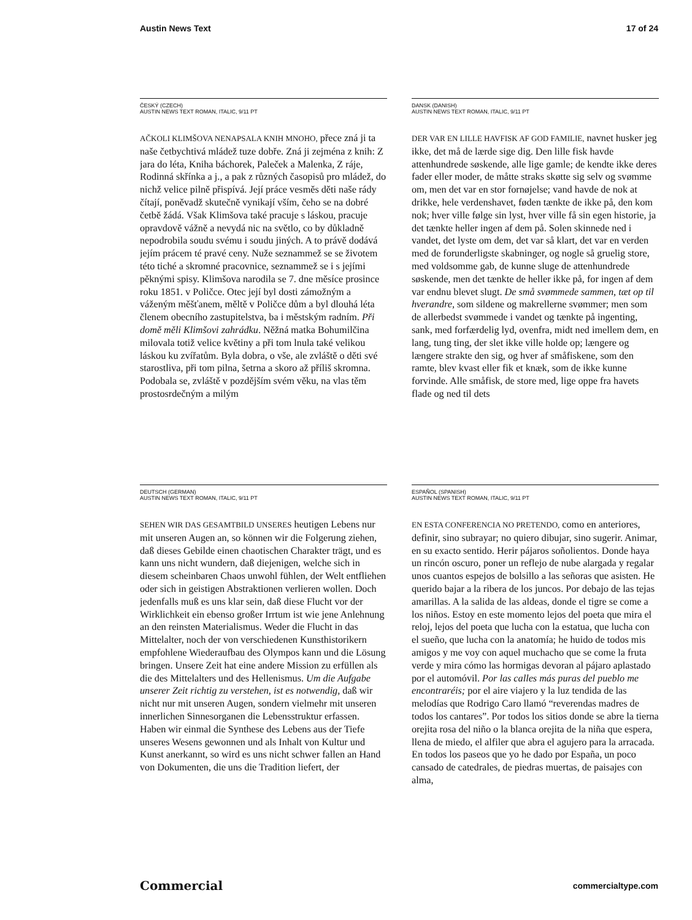Austin News Text 17 of 24
ČESKÝ (CZECH)
AUSTIN NEWS TEXT ROMAN, ITALIC, 9/11 PT
AČKOLI KLIMŠOVA NENAPSALA KNIH MNOHO, přece zná ji ta naše četbychtivá mládež tuze dobře. Zná ji zejména z knih: Z jara do léta, Kniha báchorek, Paleček a Malenka, Z ráje, Rodinná skřínka a j., a pak z různých časopisů pro mládež, do nichž velice pilně přispívá. Její práce vesměs děti naše rády čítají, poněvadž skutečně vynikají vším, čeho se na dobré četbě žádá. Však Klimšova také pracuje s láskou, pracuje opravdově vážně a nevydá nic na světlo, co by důkladně nepodrobila soudu svému i soudu jiných. A to právě dodává jejím prácem té pravé ceny. Nuže seznammež se se životem této tiché a skromné pracovnice, seznammež se i s jejími pěknými spisy. Klimšova narodila se 7. dne měsíce prosince roku 1851. v Poličce. Otec její byl dosti zámožným a váženým měšťanem, měltě v Poličce dům a byl dlouhá léta členem obecního zastupitelstva, ba i městským radním. Při domě měli Klimšovi zahrádku. Něžná matka Bohumilčina milovala totiž velice květiny a při tom lnula také velikou láskou ku zvířatům. Byla dobra, o vše, ale zvláště o děti své starostliva, při tom pilna, šetrna a skoro až příliš skromna. Podobala se, zvláště v pozdějším svém věku, na vlas těm prostosrdečným a milým
DANSK (DANISH)
AUSTIN NEWS TEXT ROMAN, ITALIC, 9/11 PT
DER VAR EN LILLE HAVFISK AF GOD FAMILIE, navnet husker jeg ikke, det må de lærde sige dig. Den lille fisk havde attenhundrede søskende, alle lige gamle; de kendte ikke deres fader eller moder, de måtte straks skøtte sig selv og svømme om, men det var en stor fornøjelse; vand havde de nok at drikke, hele verdenshavet, føden tænkte de ikke på, den kom nok; hver ville følge sin lyst, hver ville få sin egen historie, ja det tænkte heller ingen af dem på. Solen skinnede ned i vandet, det lyste om dem, det var så klart, det var en verden med de forunderligste skabninger, og nogle så gruelig store, med voldsomme gab, de kunne sluge de attenhundrede søskende, men det tænkte de heller ikke på, for ingen af dem var endnu blevet slugt. De små svømmede sammen, tæt op til hverandre, som sildene og makrellerne svømmer; men som de allerbedst svømmede i vandet og tænkte på ingenting, sank, med forfærdelig lyd, ovenfra, midt ned imellem dem, en lang, tung ting, der slet ikke ville holde op; længere og længere strakte den sig, og hver af småfiskene, som den ramte, blev kvast eller fik et knæk, som de ikke kunne forvinde. Alle småfisk, de store med, lige oppe fra havets flade og ned til dets
DEUTSCH (GERMAN)
AUSTIN NEWS TEXT ROMAN, ITALIC, 9/11 PT
SEHEN WIR DAS GESAMTBILD UNSERES heutigen Lebens nur mit unseren Augen an, so können wir die Folgerung ziehen, daß dieses Gebilde einen chaotischen Charakter trägt, und es kann uns nicht wundern, daß diejenigen, welche sich in diesem scheinbaren Chaos unwohl fühlen, der Welt entfliehen oder sich in geistigen Abstraktionen verlieren wollen. Doch jedenfalls muß es uns klar sein, daß diese Flucht vor der Wirklichkeit ein ebenso großer Irrtum ist wie jene Anlehnung an den reinsten Materialismus. Weder die Flucht in das Mittelalter, noch der von verschiedenen Kunsthistorikern empfohlene Wiederaufbau des Olympos kann und die Lösung bringen. Unsere Zeit hat eine andere Mission zu erfüllen als die des Mittelalters und des Hellenismus. Um die Aufgabe unserer Zeit richtig zu verstehen, ist es notwendig, daß wir nicht nur mit unseren Augen, sondern vielmehr mit unseren innerlichen Sinnesorganen die Lebensstruktur erfassen. Haben wir einmal die Synthese des Lebens aus der Tiefe unseres Wesens gewonnen und als Inhalt von Kultur und Kunst anerkannt, so wird es uns nicht schwer fallen an Hand von Dokumenten, die uns die Tradition liefert, der
ESPAÑOL (SPANISH)
AUSTIN NEWS TEXT ROMAN, ITALIC, 9/11 PT
EN ESTA CONFERENCIA NO PRETENDO, como en anteriores, definir, sino subrayar; no quiero dibujar, sino sugerir. Animar, en su exacto sentido. Herir pájaros soñolientos. Donde haya un rincón oscuro, poner un reflejo de nube alargada y regalar unos cuantos espejos de bolsillo a las señoras que asisten. He querido bajar a la ribera de los juncos. Por debajo de las tejas amarillas. A la salida de las aldeas, donde el tigre se come a los niños. Estoy en este momento lejos del poeta que mira el reloj, lejos del poeta que lucha con la estatua, que lucha con el sueño, que lucha con la anatomía; he huido de todos mis amigos y me voy con aquel muchacho que se come la fruta verde y mira cómo las hormigas devoran al pájaro aplastado por el automóvil. Por las calles más puras del pueblo me encontraréis; por el aire viajero y la luz tendida de las melodías que Rodrigo Caro llamó “reverendas madres de todos los cantares”. Por todos los sitios donde se abre la tierna orejita rosa del niño o la blanca orejita de la niña que espera, llena de miedo, el alfiler que abra el agujero para la arracada. En todos los paseos que yo he dado por España, un poco cansado de catedrales, de piedras muertas, de paisajes con alma,
Commercial commercialtype.com